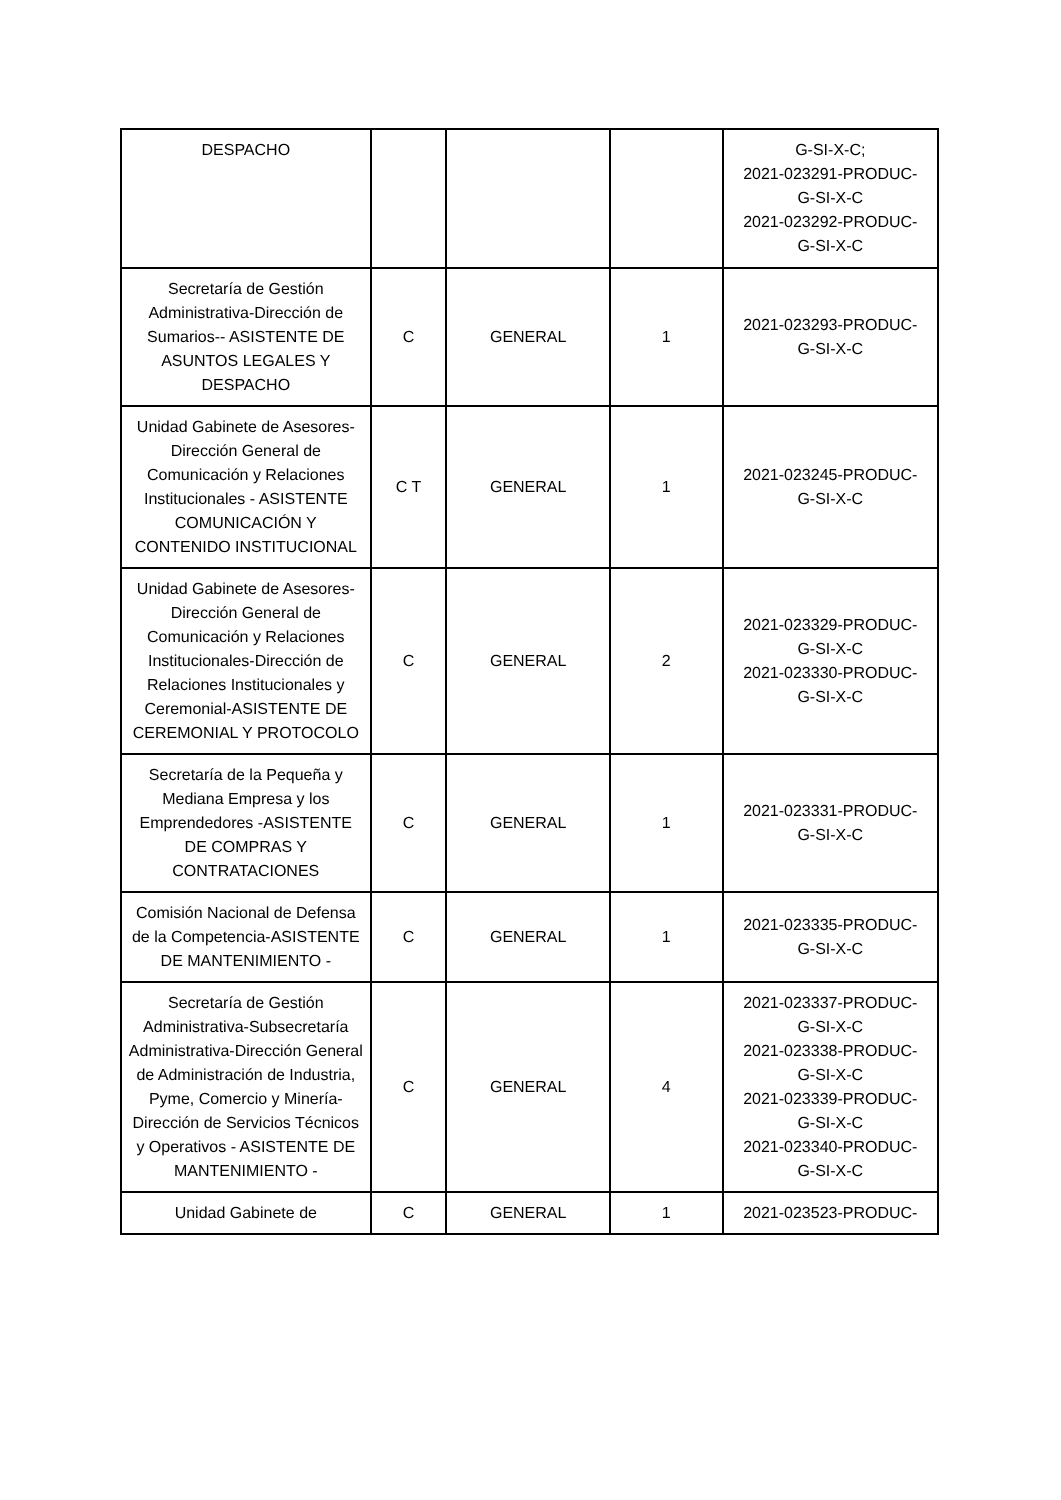| DESPACHO | | | | G-SI-X-C; 2021-023291-PRODUC- G-SI-X-C 2021-023292-PRODUC- G-SI-X-C |
| Secretaría de Gestión Administrativa-Dirección de Sumarios-- ASISTENTE DE ASUNTOS LEGALES Y DESPACHO | C | GENERAL | 1 | 2021-023293-PRODUC- G-SI-X-C |
| Unidad Gabinete de Asesores-Dirección General de Comunicación y Relaciones Institucionales - ASISTENTE COMUNICACIÓN Y CONTENIDO INSTITUCIONAL | C T | GENERAL | 1 | 2021-023245-PRODUC- G-SI-X-C |
| Unidad Gabinete de Asesores-Dirección General de Comunicación y Relaciones Institucionales-Dirección de Relaciones Institucionales y Ceremonial-ASISTENTE DE CEREMONIAL Y PROTOCOLO | C | GENERAL | 2 | 2021-023329-PRODUC- G-SI-X-C 2021-023330-PRODUC- G-SI-X-C |
| Secretaría de la Pequeña y Mediana Empresa y los Emprendedores -ASISTENTE DE COMPRAS Y CONTRATACIONES | C | GENERAL | 1 | 2021-023331-PRODUC- G-SI-X-C |
| Comisión Nacional de Defensa de la Competencia-ASISTENTE DE MANTENIMIENTO - | C | GENERAL | 1 | 2021-023335-PRODUC- G-SI-X-C |
| Secretaría de Gestión Administrativa-Subsecretaría Administrativa-Dirección General de Administración de Industria, Pyme, Comercio y Minería-Dirección de Servicios Técnicos y Operativos - ASISTENTE DE MANTENIMIENTO - | C | GENERAL | 4 | 2021-023337-PRODUC- G-SI-X-C 2021-023338-PRODUC- G-SI-X-C 2021-023339-PRODUC- G-SI-X-C 2021-023340-PRODUC- G-SI-X-C |
| Unidad Gabinete de | C | GENERAL | 1 | 2021-023523-PRODUC- |